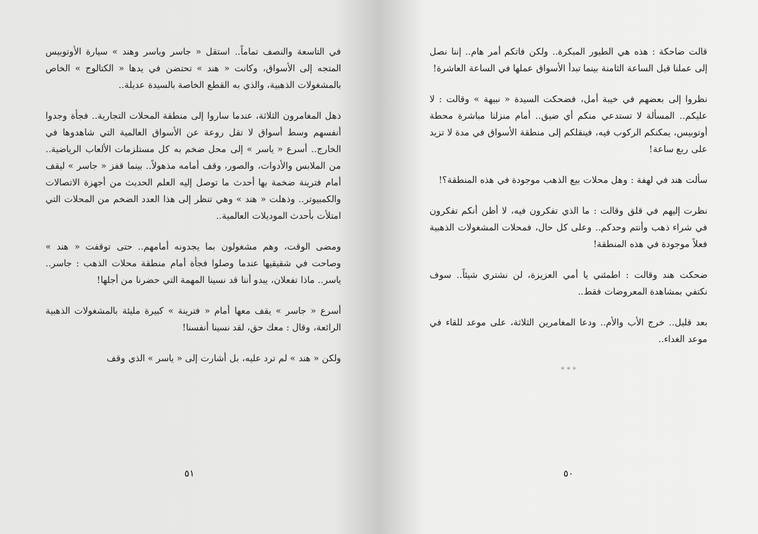قالت ضاحكة : هذه هي الطيور المبكرة.. ولكن فاتكم أمر هام.. إننا نصل إلى عملنا قبل الساعة الثامنة بينما تبدأ الأسواق عملها في الساعة العاشرة!
نظروا إلى بعضهم في خيبة أمل، فضحكت السيدة « نبيهة » وقالت : لا عليكم.. المسألة لا تستدعي منكم أي ضيق.. أمام منزلنا مباشرة محطة أوتوبيس، يمكنكم الركوب فيه، فينقلكم إلى منطقة الأسواق في مدة لا تزيد على ربع ساعة!
سألت هند في لهفة : وهل محلات بيع الذهب موجودة في هذه المنطقة؟!
نظرت إليهم في قلق وقالت : ما الذي تفكرون فيه، لا أظن أنكم تفكرون في شراء ذهب وأنتم وحدكم.. وعلى كل حال، فمحلات المشغولات الذهبية فعلاً موجودة في هذه المنطقة!
ضحكت هند وقالت : اطمئني يا أمي العزيزة، لن نشتري شيئاً.. سوف نكتفي بمشاهدة المعروضات فقط..
بعد قليل.. خرج الأب والأم.. ودعا المغامرين الثلاثة، على موعد للقاء في موعد الغداء..
* * *
٥٠
في التاسعة والنصف تماماً.. استقل « جاسر وياسر وهند » سيارة الأوتوبيس المتجه إلى الأسواق، وكانت « هند » تحتضن في يدها « الكتالوج » الخاص بالمشغولات الذهبية، والذي به القطع الخاصة بالسيدة عديلة..
ذهل المغامرون الثلاثة، عندما ساروا إلى منطقة المحلات التجارية.. فجأة وجدوا أنفسهم وسط أسواق لا تقل روعة عن الأسواق العالمية التي شاهدوها في الخارج.. أسرع « ياسر » إلى محل ضخم به كل مستلزمات الألعاب الرياضية.. من الملابس والأدوات، والصور، وقف أمامه مذهولاً.. بينما قفز « جاسر » ليقف أمام فترينة ضخمة بها أحدث ما توصل إليه العلم الحديث من أجهزة الاتصالات والكمبيوتر.. وذهلت « هند » وهي تنظر إلى هذا العدد الضخم من المحلات التي امتلأت بأحدث الموديلات العالمية..
ومضى الوقت، وهم مشغولون بما يجدونه أمامهم.. حتى توقفت « هند » وصاحت في شقيقيها عندما وصلوا فجأة أمام منطقة محلات الذهب : جاسر.. ياسر.. ماذا تفعلان، يبدو أننا قد نسينا المهمة التي حضرنا من أجلها!
أسرع « جاسر » يقف معها أمام « فترينة » كبيرة مليئة بالمشغولات الذهبية الرائعة، وقال : معك حق، لقد نسينا أنفسنا!
ولكن « هند » لم ترد عليه، بل أشارت إلى « ياسر » الذي وقف
٥١